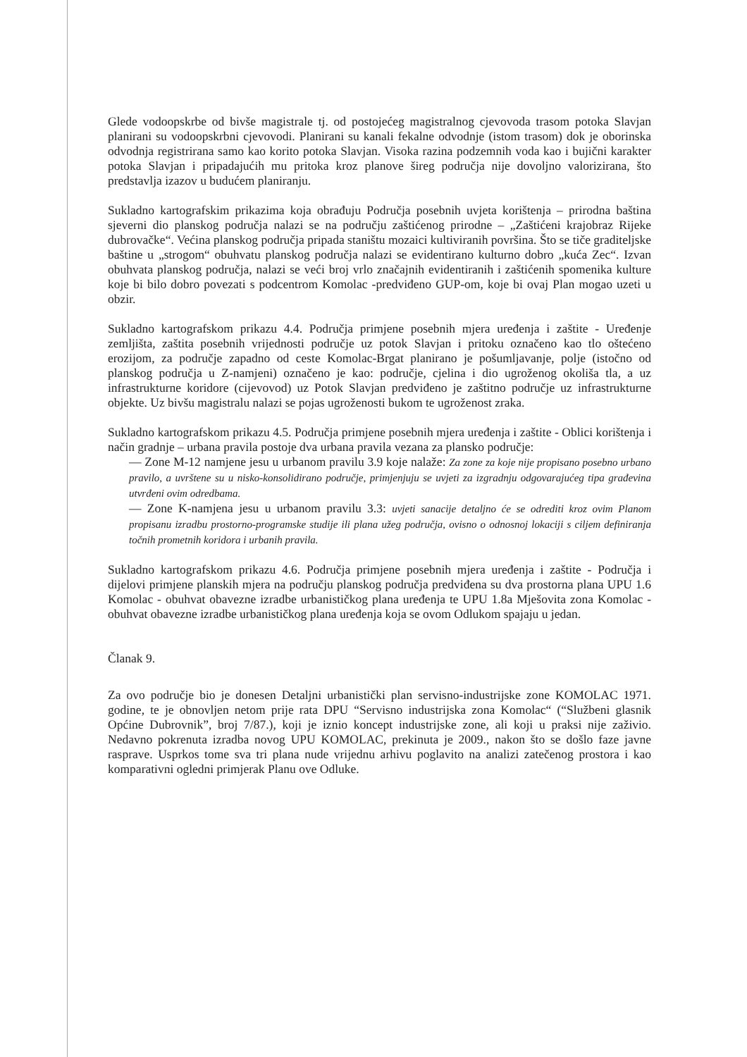Glede vodoopskrbe od bivše magistrale tj. od postojećeg magistralnog cjevovoda trasom potoka Slavjan planirani su vodoopskrbni cjevovodi. Planirani su kanali fekalne odvodnje (istom trasom) dok je oborinska odvodnja registrirana samo kao korito potoka Slavjan. Visoka razina podzemnih voda kao i bujični karakter potoka Slavjan i pripadajućih mu pritoka kroz planove šireg područja nije dovoljno valorizirana, što predstavlja izazov u budućem planiranju.
Sukladno kartografskim prikazima koja obrađuju Područja posebnih uvjeta korištenja – prirodna baština sjeverni dio planskog područja nalazi se na području zaštićenog prirodne – „Zaštićeni krajobraz Rijeke dubrovačke“. Većina planskog područja pripada staništu mozaici kultiviranih površina. Što se tiče graditeljske baštine u „strogom“ obuhvatu planskog područja nalazi se evidentirano kulturno dobro „kuća Zec“. Izvan obuhvata planskog područja, nalazi se veći broj vrlo značajnih evidentiranih i zaštićenih spomenika kulture koje bi bilo dobro povezati s podcentrom Komolac -predviđeno GUP-om, koje bi ovaj Plan mogao uzeti u obzir.
Sukladno kartografskom prikazu 4.4. Područja primjene posebnih mjera uređenja i zaštite - Uređenje zemljišta, zaštita posebnih vrijednosti područje uz potok Slavjan i pritoku označeno kao tlo oštećeno erozijom, za područje zapadno od ceste Komolac-Brgat planirano je pošumljavanje, polje (istočno od planskog područja u Z-namjeni) označeno je kao: područje, cjelina i dio ugroženog okoliša tla, a uz infrastrukturne koridore (cijevovod) uz Potok Slavjan predviđeno je zaštitno područje uz infrastrukturne objekte. Uz bivšu magistralu nalazi se pojas ugroženosti bukom te ugroženost zraka.
Sukladno kartografskom prikazu 4.5. Područja primjene posebnih mjera uređenja i zaštite - Oblici korištenja i način gradnje – urbana pravila postoje dva urbana pravila vezana za plansko područje:
— Zone M-12 namjene jesu u urbanom pravilu 3.9 koje nalaže: Za zone za koje nije propisano posebno urbano pravilo, a uvrštene su u nisko-konsolidirano područje, primjenjuju se uvjeti za izgradnju odgovarajućeg tipa građevina utvrđeni ovim odredbama.
— Zone K-namjena jesu u urbanom pravilu 3.3: uvjeti sanacije detaljno će se odrediti kroz ovim Planom propisanu izradbu prostorno-programske studije ili plana užeg područja, ovisno o odnosnoj lokaciji s ciljem definiranja točnih prometnih koridora i urbanih pravila.
Sukladno kartografskom prikazu 4.6. Područja primjene posebnih mjera uređenja i zaštite - Područja i dijelovi primjene planskih mjera na području planskog područja predviđena su dva prostorna plana UPU 1.6 Komolac - obuhvat obavezne izradbe urbanističkog plana uređenja te UPU 1.8a Mješovita zona Komolac - obuhvat obavezne izradbe urbanističkog plana uređenja koja se ovom Odlukom spajaju u jedan.
Članak 9.
Za ovo područje bio je donesen Detaljni urbanistički plan servisno-industrijske zone KOMOLAC 1971. godine, te je obnovljen netom prije rata DPU “Servisno industrijska zona Komolac“ (“Službeni glasnik Općine Dubrovnik”, broj 7/87.), koji je iznio koncept industrijske zone, ali koji u praksi nije zaživio. Nedavno pokrenuta izradba novog UPU KOMOLAC, prekinuta je 2009., nakon što se došlo faze javne rasprave. Usprkos tome sva tri plana nude vrijednu arhivu poglavito na analizi zatečenog prostora i kao komparativni ogledni primjerak Planu ove Odluke.